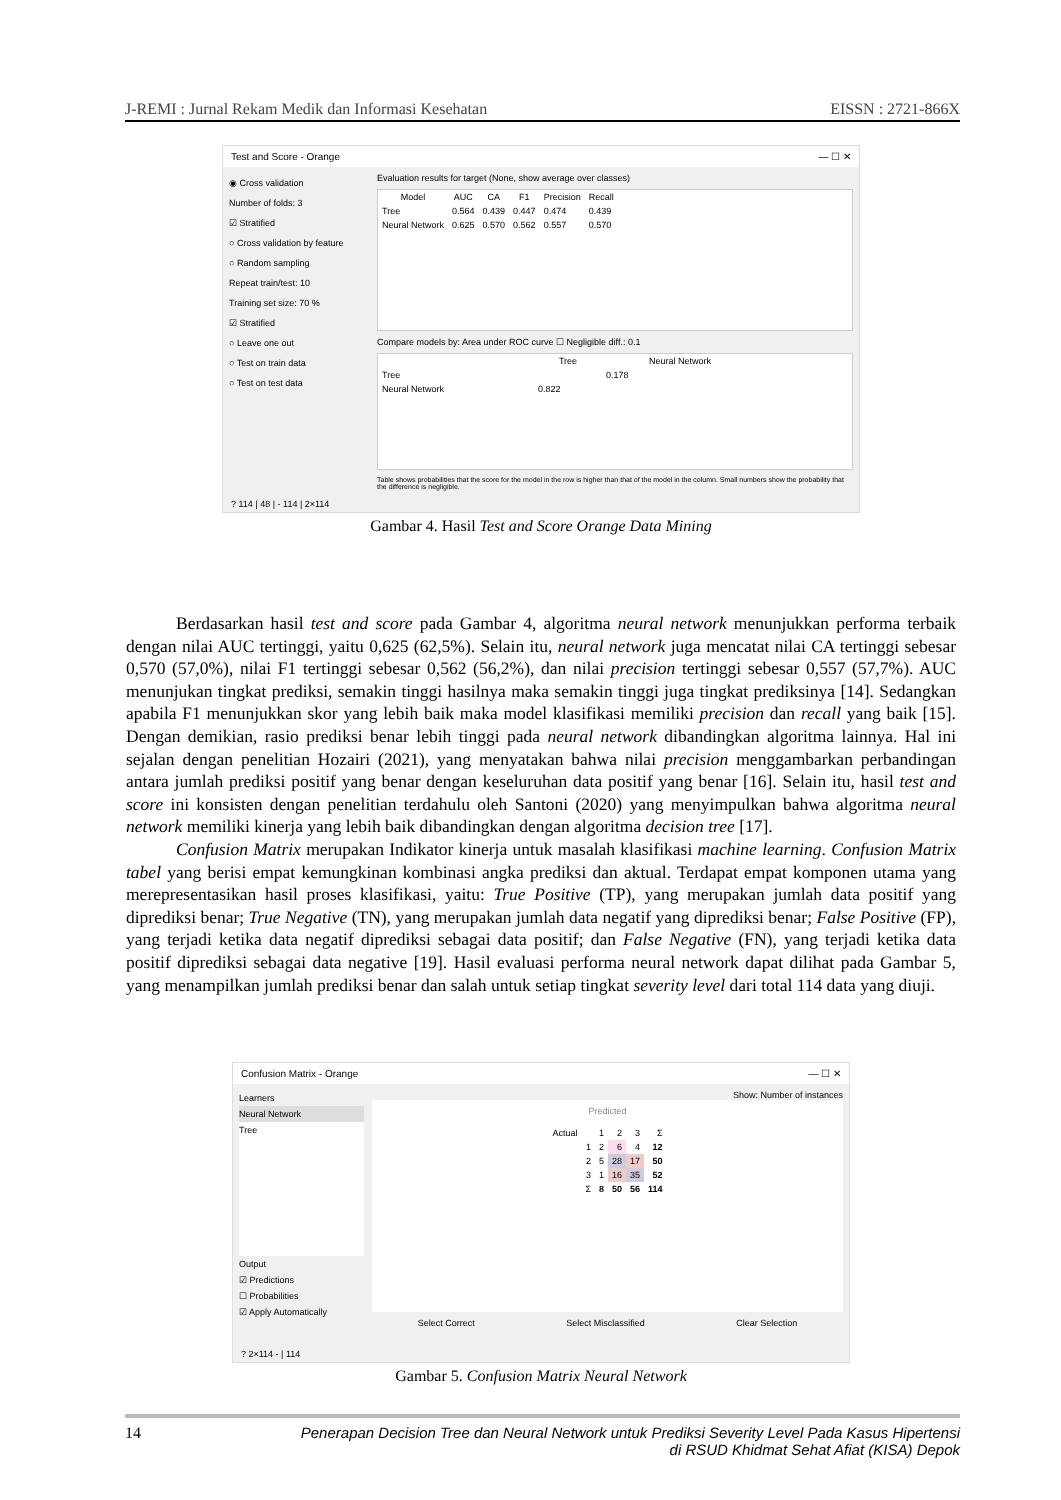J-REMI : Jurnal Rekam Medik dan Informasi Kesehatan EISSN : 2721-866X
Test and Score - Orange — ☐ ✕
◉ Cross validation
Number of folds: 3
☑ Stratified
○ Cross validation by feature
○ Random sampling
Repeat train/test: 10
Training set size: 70 %
☑ Stratified
○ Leave one out
○ Test on train data
○ Test on test data
Evaluation results for target (None, show average over classes)
| Model | AUC | CA | F1 | Precision | Recall |
| --- | --- | --- | --- | --- | --- |
| Tree | 0.564 | 0.439 | 0.447 | 0.474 | 0.439 |
| Neural Network | 0.625 | 0.570 | 0.562 | 0.557 | 0.570 |
Compare models by: Area under ROC curve ☐ Negligible diff.: 0.1
| | Tree | Neural Network |
| --- | --- | --- |
| Tree | | 0.178 |
| Neural Network | 0.822 | |
Table shows probabilities that the score for the model in the row is higher than that of the model in the column. Small numbers show the probability that the difference is negligible.
? 114 | 48 | - 114 | 2×114
Gambar 4. Hasil Test and Score Orange Data Mining
Berdasarkan hasil test and score pada Gambar 4, algoritma neural network menunjukkan performa terbaik dengan nilai AUC tertinggi, yaitu 0,625 (62,5%). Selain itu, neural network juga mencatat nilai CA tertinggi sebesar 0,570 (57,0%), nilai F1 tertinggi sebesar 0,562 (56,2%), dan nilai precision tertinggi sebesar 0,557 (57,7%). AUC menunjukan tingkat prediksi, semakin tinggi hasilnya maka semakin tinggi juga tingkat prediksinya [14]. Sedangkan apabila F1 menunjukkan skor yang lebih baik maka model klasifikasi memiliki precision dan recall yang baik [15]. Dengan demikian, rasio prediksi benar lebih tinggi pada neural network dibandingkan algoritma lainnya. Hal ini sejalan dengan penelitian Hozairi (2021), yang menyatakan bahwa nilai precision menggambarkan perbandingan antara jumlah prediksi positif yang benar dengan keseluruhan data positif yang benar [16]. Selain itu, hasil test and score ini konsisten dengan penelitian terdahulu oleh Santoni (2020) yang menyimpulkan bahwa algoritma neural network memiliki kinerja yang lebih baik dibandingkan dengan algoritma decision tree [17].
Confusion Matrix merupakan Indikator kinerja untuk masalah klasifikasi machine learning. Confusion Matrix tabel yang berisi empat kemungkinan kombinasi angka prediksi dan aktual. Terdapat empat komponen utama yang merepresentasikan hasil proses klasifikasi, yaitu: True Positive (TP), yang merupakan jumlah data positif yang diprediksi benar; True Negative (TN), yang merupakan jumlah data negatif yang diprediksi benar; False Positive (FP), yang terjadi ketika data negatif diprediksi sebagai data positif; dan False Negative (FN), yang terjadi ketika data positif diprediksi sebagai data negative [19]. Hasil evaluasi performa neural network dapat dilihat pada Gambar 5, yang menampilkan jumlah prediksi benar dan salah untuk setiap tingkat severity level dari total 114 data yang diuji.
Confusion Matrix - Orange — ☐ ✕
Learners
Neural Network
Tree
Output
☑ Predictions
☐ Probabilities
☑ Apply Automatically
Show: Number of instances
Predicted
| Actual | | 1 | 2 | 3 | Σ |
| --- | --- | --- | --- | --- | --- |
| | 1 | 2 | 6 | 4 | 12 |
| | 2 | 5 | 28 | 17 | 50 |
| | 3 | 1 | 16 | 35 | 52 |
| | Σ | 8 | 50 | 56 | 114 |
Select Correct Select Misclassified Clear Selection
? 2×114 - | 114
Gambar 5. Confusion Matrix Neural Network
14 Penerapan Decision Tree dan Neural Network untuk Prediksi Severity Level Pada Kasus Hipertensi
di RSUD Khidmat Sehat Afiat (KISA) Depok